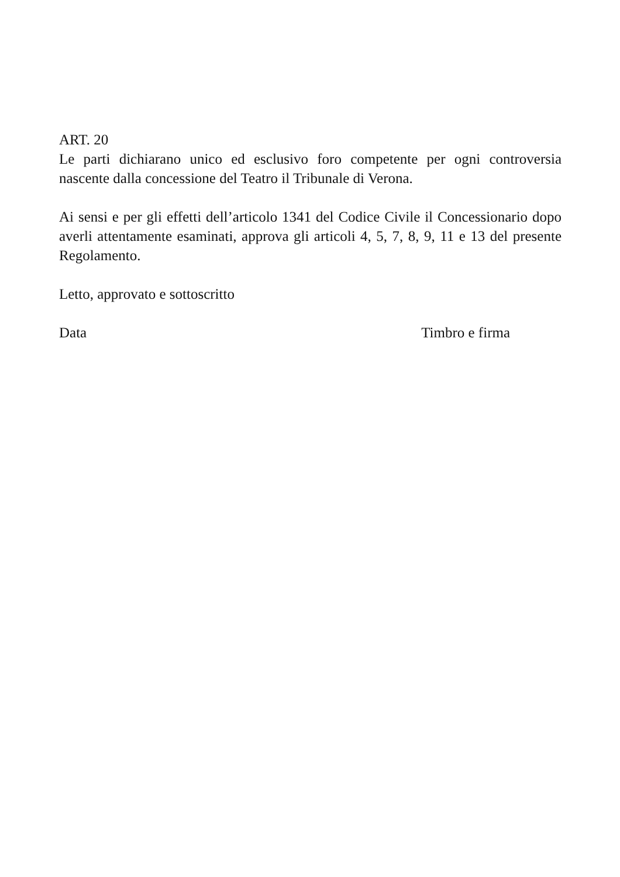ART. 20
Le parti dichiarano unico ed esclusivo foro competente per ogni controversia nascente dalla concessione del Teatro il Tribunale di Verona.
Ai sensi e per gli effetti dell’articolo 1341 del Codice Civile il Concessionario dopo averli attentamente esaminati, approva gli articoli 4, 5, 7, 8, 9, 11 e 13 del presente Regolamento.
Letto, approvato e sottoscritto
Data Timbro e firma